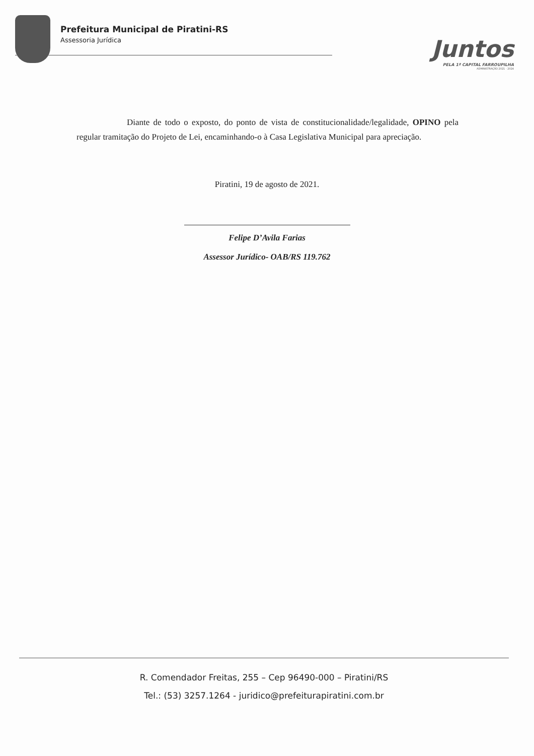Prefeitura Municipal de Piratini-RS
Assessoria Jurídica
Juntos
PELA 1ª CAPITAL FARROUPILHA
ADMINISTRAÇÃO 2021 - 2024
Diante de todo o exposto, do ponto de vista de constitucionalidade/legalidade, OPINO pela regular tramitação do Projeto de Lei, encaminhando-o à Casa Legislativa Municipal para apreciação.
Piratini, 19 de agosto de 2021.
Felipe D’Avila Farias
Assessor Jurídico- OAB/RS 119.762
R. Comendador Freitas, 255 – Cep 96490-000 – Piratini/RS
Tel.: (53) 3257.1264 - juridico@prefeiturapiratini.com.br